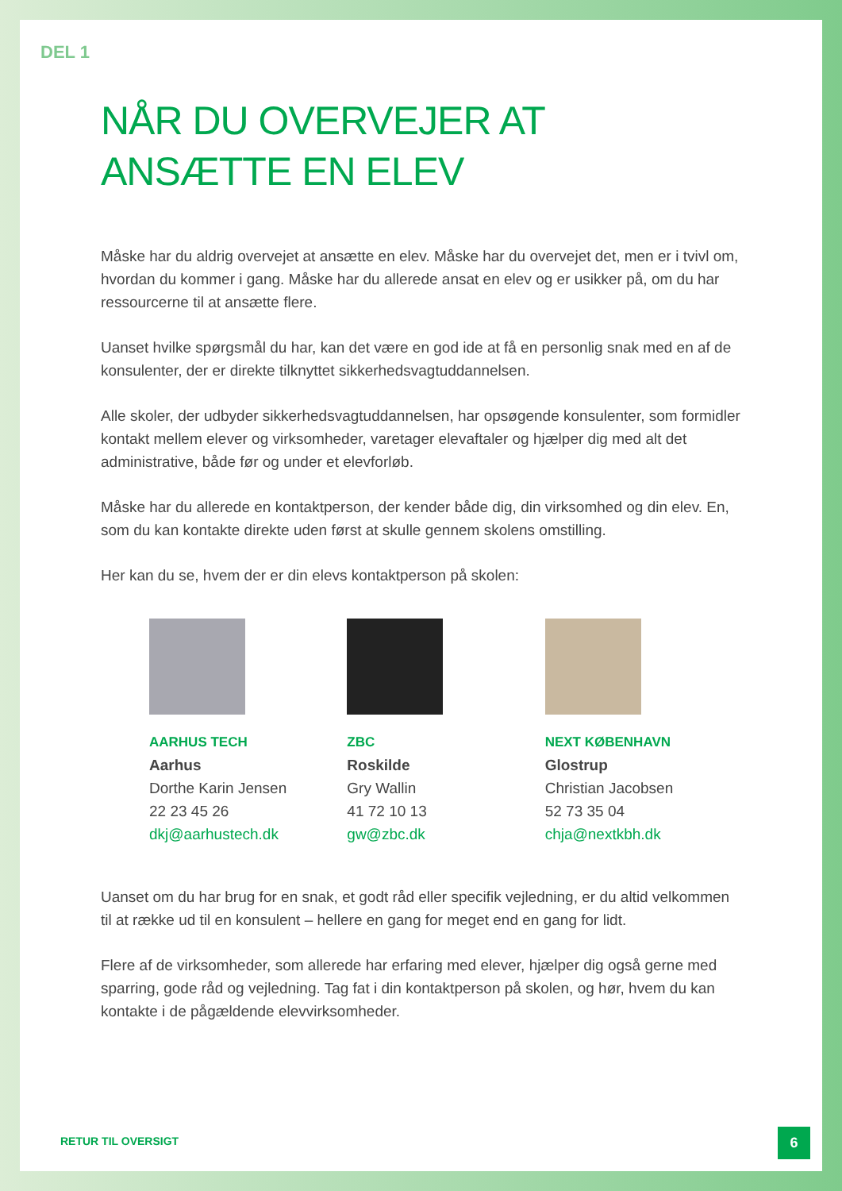DEL 1
NÅR DU OVERVEJER AT
ANSÆTTE EN ELEV
Måske har du aldrig overvejet at ansætte en elev. Måske har du overvejet det, men er i tvivl om, hvordan du kommer i gang. Måske har du allerede ansat en elev og er usikker på, om du har ressourcerne til at ansætte flere.
Uanset hvilke spørgsmål du har, kan det være en god ide at få en personlig snak med en af de konsulenter, der er direkte tilknyttet sikkerhedsvagtuddannelsen.
Alle skoler, der udbyder sikkerhedsvagtuddannelsen, har opsøgende konsulenter, som formidler kontakt mellem elever og virksomheder, varetager elevaftaler og hjælper dig med alt det administrative, både før og under et elevforløb.
Måske har du allerede en kontaktperson, der kender både dig, din virksomhed og din elev. En, som du kan kontakte direkte uden først at skulle gennem skolens omstilling.
Her kan du se, hvem der er din elevs kontaktperson på skolen:
AARHUS TECH
Aarhus
Dorthe Karin Jensen
22 23 45 26
dkj@aarhustech.dk
ZBC
Roskilde
Gry Wallin
41 72 10 13
gw@zbc.dk
NEXT KØBENHAVN
Glostrup
Christian Jacobsen
52 73 35 04
chja@nextkbh.dk
Uanset om du har brug for en snak, et godt råd eller specifik vejledning, er du altid velkommen til at række ud til en konsulent – hellere en gang for meget end en gang for lidt.
Flere af de virksomheder, som allerede har erfaring med elever, hjælper dig også gerne med sparring, gode råd og vejledning. Tag fat i din kontaktperson på skolen, og hør, hvem du kan kontakte i de pågældende elevvirksomheder.
RETUR TIL OVERSIGT
6